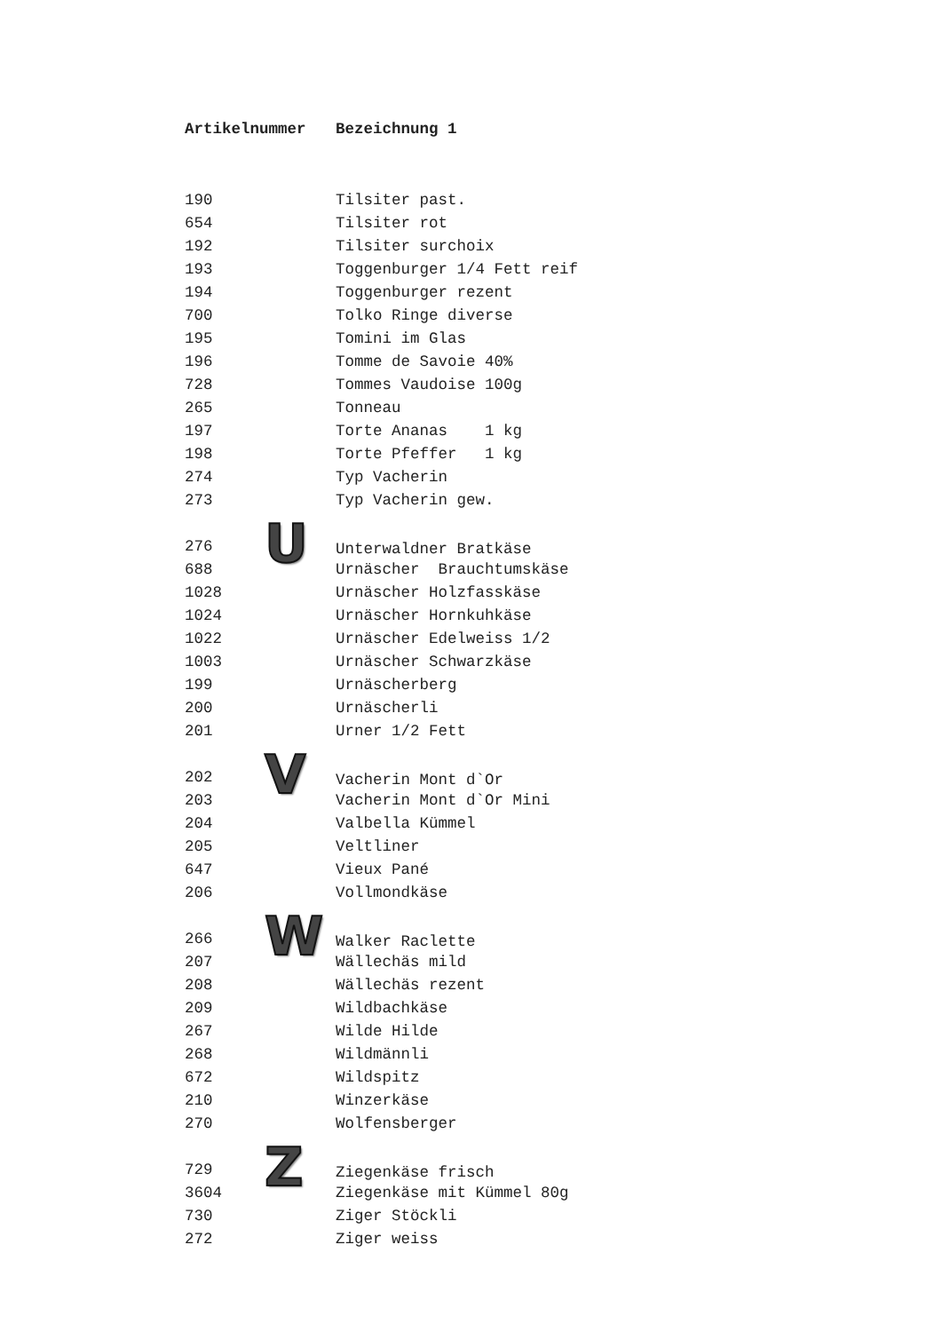| Artikelnummer | Bezeichnung 1 |
| --- | --- |
| 190 | Tilsiter past. |
| 654 | Tilsiter rot |
| 192 | Tilsiter surchoix |
| 193 | Toggenburger 1/4 Fett reif |
| 194 | Toggenburger rezent |
| 700 | Tolko Ringe diverse |
| 195 | Tomini im Glas |
| 196 | Tomme de Savoie 40% |
| 728 | Tommes Vaudoise 100g |
| 265 | Tonneau |
| 197 | Torte Ananas 1 kg |
| 198 | Torte Pfeffer 1 kg |
| 274 | Typ Vacherin |
| 273 | Typ Vacherin gew. |
| 276 | U Unterwaldner Bratkäse |
| 688 | Urnäscher Brauchtumskäse |
| 1028 | Urnäscher Holzfasskäse |
| 1024 | Urnäscher Hornkuhkäse |
| 1022 | Urnäscher Edelweiss 1/2 |
| 1003 | Urnäscher Schwarzkäse |
| 199 | Urnäscherberg |
| 200 | Urnäscherli |
| 201 | Urner 1/2 Fett |
| 202 | V Vacherin Mont d`Or |
| 203 | Vacherin Mont d`Or Mini |
| 204 | Valbella Kümmel |
| 205 | Veltliner |
| 647 | Vieux Pané |
| 206 | Vollmondkäse |
| 266 | W Walker Raclette |
| 207 | Wällechäs mild |
| 208 | Wällechäs rezent |
| 209 | Wildbachkäse |
| 267 | Wilde Hilde |
| 268 | Wildmännli |
| 672 | Wildspitz |
| 210 | Winzerkäse |
| 270 | Wolfensberger |
| 729 | Z Ziegenkäse frisch |
| 3604 | Ziegenkäse mit Kümmel 80g |
| 730 | Ziger Stöckli |
| 272 | Ziger weiss |